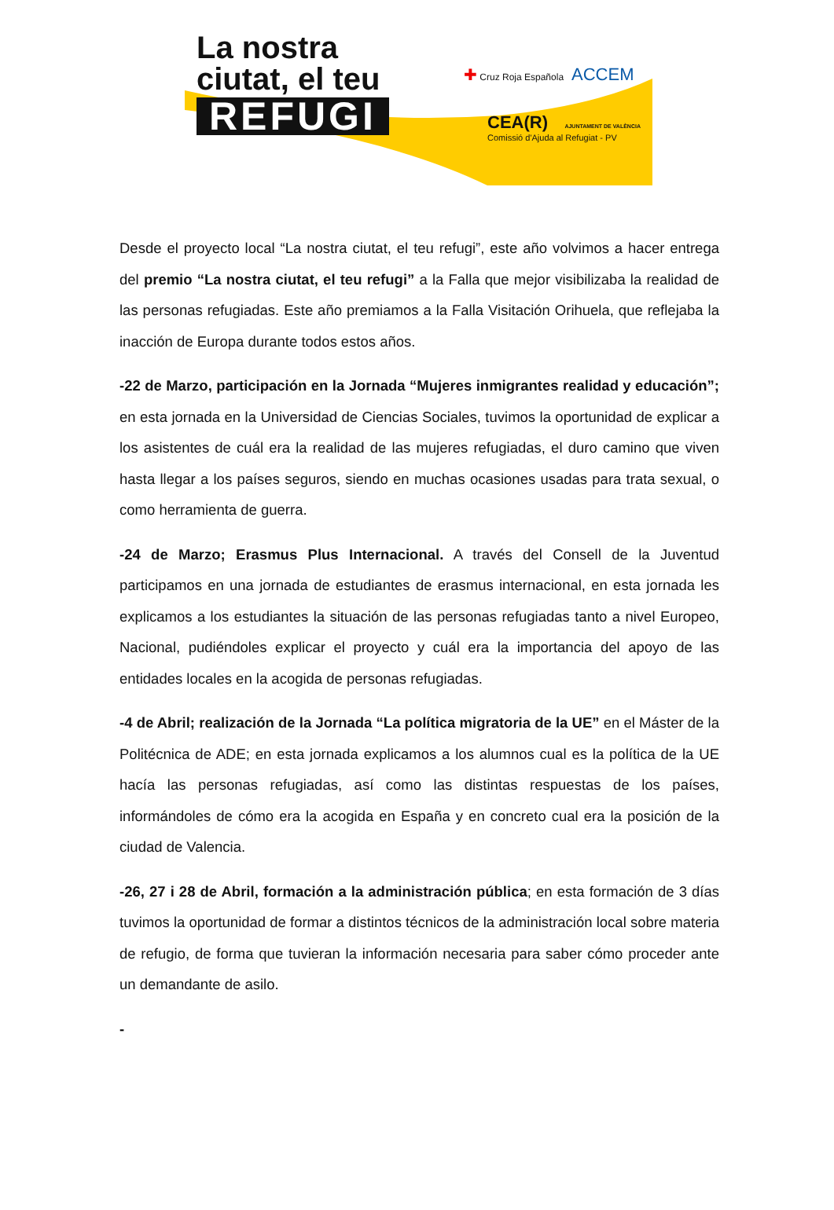La nostra
ciutat, el teu
REFUGI
✚ Cruz Roja Española ACCEM
CEA(R) AJUNTAMENT DE VALÈNCIA
Comissió d'Ajuda al Refugiat - PV
Desde el proyecto local “La nostra ciutat, el teu refugi”, este año volvimos a hacer entrega del premio “La nostra ciutat, el teu refugi” a la Falla que mejor visibilizaba la realidad de las personas refugiadas. Este año premiamos a la Falla Visitación Orihuela, que reflejaba la inacción de Europa durante todos estos años.
-22 de Marzo, participación en la Jornada “Mujeres inmigrantes realidad y educación”; en esta jornada en la Universidad de Ciencias Sociales, tuvimos la oportunidad de explicar a los asistentes de cuál era la realidad de las mujeres refugiadas, el duro camino que viven hasta llegar a los países seguros, siendo en muchas ocasiones usadas para trata sexual, o como herramienta de guerra.
-24 de Marzo; Erasmus Plus Internacional. A través del Consell de la Juventud participamos en una jornada de estudiantes de erasmus internacional, en esta jornada les explicamos a los estudiantes la situación de las personas refugiadas tanto a nivel Europeo, Nacional, pudiéndoles explicar el proyecto y cuál era la importancia del apoyo de las entidades locales en la acogida de personas refugiadas.
-4 de Abril; realización de la Jornada “La política migratoria de la UE” en el Máster de la Politécnica de ADE; en esta jornada explicamos a los alumnos cual es la política de la UE hacía las personas refugiadas, así como las distintas respuestas de los países, informándoles de cómo era la acogida en España y en concreto cual era la posición de la ciudad de Valencia.
-26, 27 i 28 de Abril, formación a la administración pública; en esta formación de 3 días tuvimos la oportunidad de formar a distintos técnicos de la administración local sobre materia de refugio, de forma que tuvieran la información necesaria para saber cómo proceder ante un demandante de asilo.
-